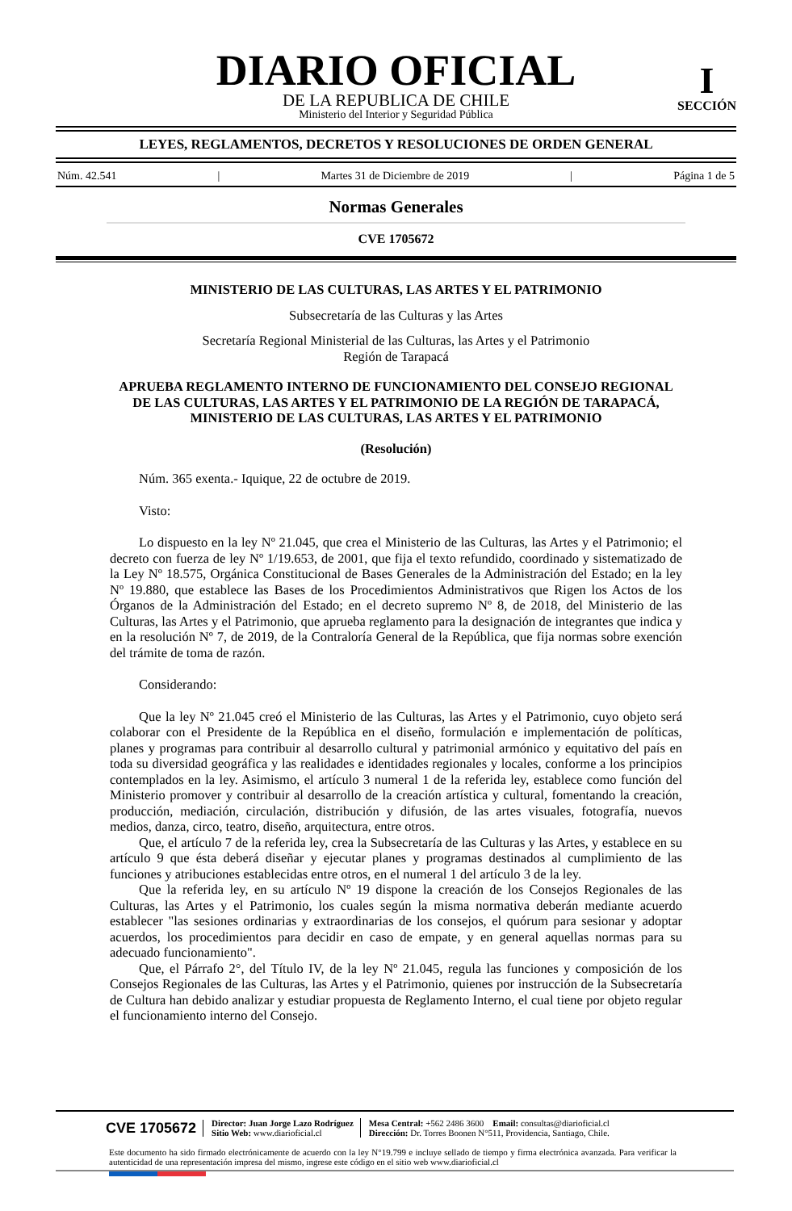DIARIO OFICIAL
DE LA REPUBLICA DE CHILE
Ministerio del Interior y Seguridad Pública
I
SECCIÓN
LEYES, REGLAMENTOS, DECRETOS Y RESOLUCIONES DE ORDEN GENERAL
Núm. 42.541 | Martes 31 de Diciembre de 2019 | Página 1 de 5
Normas Generales
CVE 1705672
MINISTERIO DE LAS CULTURAS, LAS ARTES Y EL PATRIMONIO
Subsecretaría de las Culturas y las Artes
Secretaría Regional Ministerial de las Culturas, las Artes y el Patrimonio
Región de Tarapacá
APRUEBA REGLAMENTO INTERNO DE FUNCIONAMIENTO DEL CONSEJO REGIONAL DE LAS CULTURAS, LAS ARTES Y EL PATRIMONIO DE LA REGIÓN DE TARAPACÁ, MINISTERIO DE LAS CULTURAS, LAS ARTES Y EL PATRIMONIO
(Resolución)
Núm. 365 exenta.- Iquique, 22 de octubre de 2019.
Visto:
Lo dispuesto en la ley Nº 21.045, que crea el Ministerio de las Culturas, las Artes y el Patrimonio; el decreto con fuerza de ley Nº 1/19.653, de 2001, que fija el texto refundido, coordinado y sistematizado de la Ley Nº 18.575, Orgánica Constitucional de Bases Generales de la Administración del Estado; en la ley Nº 19.880, que establece las Bases de los Procedimientos Administrativos que Rigen los Actos de los Órganos de la Administración del Estado; en el decreto supremo Nº 8, de 2018, del Ministerio de las Culturas, las Artes y el Patrimonio, que aprueba reglamento para la designación de integrantes que indica y en la resolución Nº 7, de 2019, de la Contraloría General de la República, que fija normas sobre exención del trámite de toma de razón.
Considerando:
Que la ley Nº 21.045 creó el Ministerio de las Culturas, las Artes y el Patrimonio, cuyo objeto será colaborar con el Presidente de la República en el diseño, formulación e implementación de políticas, planes y programas para contribuir al desarrollo cultural y patrimonial armónico y equitativo del país en toda su diversidad geográfica y las realidades e identidades regionales y locales, conforme a los principios contemplados en la ley. Asimismo, el artículo 3 numeral 1 de la referida ley, establece como función del Ministerio promover y contribuir al desarrollo de la creación artística y cultural, fomentando la creación, producción, mediación, circulación, distribución y difusión, de las artes visuales, fotografía, nuevos medios, danza, circo, teatro, diseño, arquitectura, entre otros.
Que, el artículo 7 de la referida ley, crea la Subsecretaría de las Culturas y las Artes, y establece en su artículo 9 que ésta deberá diseñar y ejecutar planes y programas destinados al cumplimiento de las funciones y atribuciones establecidas entre otros, en el numeral 1 del artículo 3 de la ley.
Que la referida ley, en su artículo Nº 19 dispone la creación de los Consejos Regionales de las Culturas, las Artes y el Patrimonio, los cuales según la misma normativa deberán mediante acuerdo establecer "las sesiones ordinarias y extraordinarias de los consejos, el quórum para sesionar y adoptar acuerdos, los procedimientos para decidir en caso de empate, y en general aquellas normas para su adecuado funcionamiento".
Que, el Párrafo 2°, del Título IV, de la ley Nº 21.045, regula las funciones y composición de los Consejos Regionales de las Culturas, las Artes y el Patrimonio, quienes por instrucción de la Subsecretaría de Cultura han debido analizar y estudiar propuesta de Reglamento Interno, el cual tiene por objeto regular el funcionamiento interno del Consejo.
CVE 1705672
Director: Juan Jorge Lazo Rodríguez
Sitio Web: www.diarioficial.cl
Mesa Central: +562 2486 3600 Email: consultas@diarioficial.cl
Dirección: Dr. Torres Boonen N°511, Providencia, Santiago, Chile.
Este documento ha sido firmado electrónicamente de acuerdo con la ley N°19.799 e incluye sellado de tiempo y firma electrónica avanzada. Para verificar la autenticidad de una representación impresa del mismo, ingrese este código en el sitio web www.diarioficial.cl